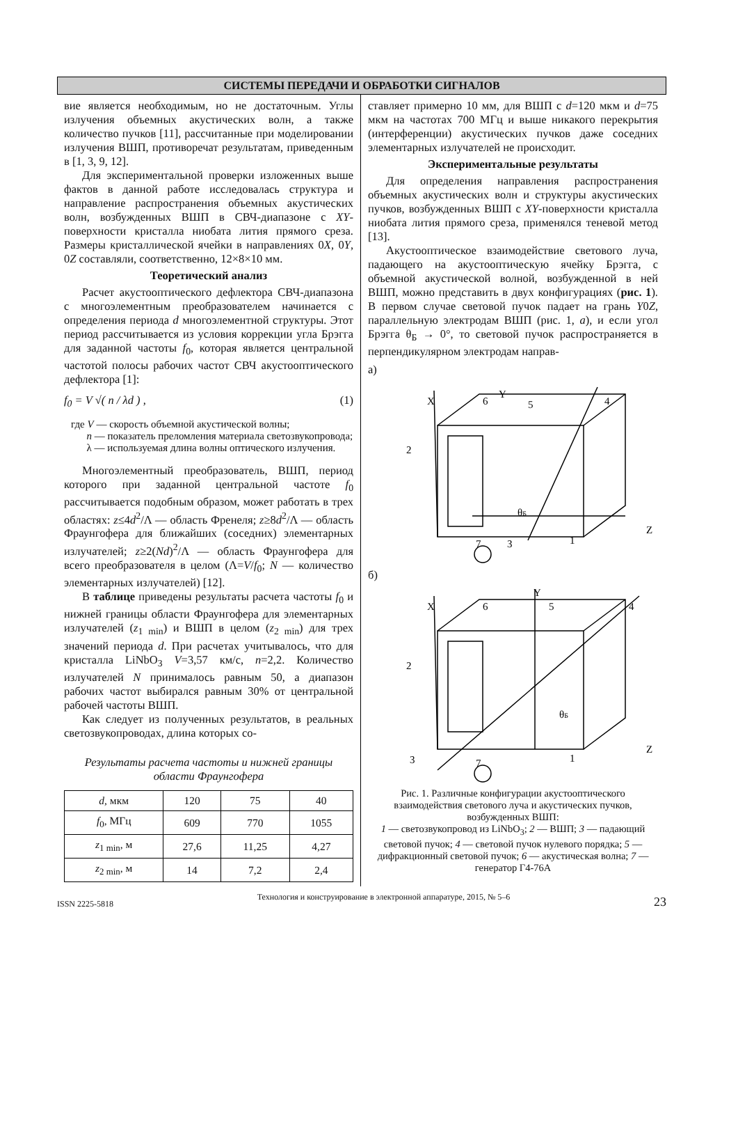СИСТЕМЫ ПЕРЕДАЧИ И ОБРАБОТКИ СИГНАЛОВ
вие является необходимым, но не достаточным. Углы излучения объемных акустических волн, а также количество пучков [11], рассчитанные при моделировании излучения ВШП, противоречат результатам, приведенным в [1, 3, 9, 12].
Для экспериментальной проверки изложенных выше фактов в данной работе исследовалась структура и направление распространения объемных акустических волн, возбужденных ВШП в СВЧ-диапазоне с XY-поверхности кристалла ниобата лития прямого среза. Размеры кристаллической ячейки в направлениях 0X, 0Y, 0Z составляли, соответственно, 12×8×10 мм.
Теоретический анализ
Расчет акустооптического дефлектора СВЧ-диапазона с многоэлементным преобразователем начинается с определения периода d многоэлементной структуры. Этот период рассчитывается из условия коррекции угла Брэгга для заданной частоты f<sub>0</sub>, которая является центральной частотой полосы рабочих частот СВЧ акустооптического дефлектора [1]:
f<sub>0</sub> = V √( n / λd ) , (1)
где V — скорость объемной акустической волны;
n — показатель преломления материала светозвукопровода;
λ — используемая длина волны оптического излучения.
Многоэлементный преобразователь, ВШП, период которого при заданной центральной частоте f<sub>0</sub> рассчитывается подобным образом, может работать в трех областях: z≤4d<sup>2</sup>/Λ — область Френеля; z≥8d<sup>2</sup>/Λ — область Фраунгофера для ближайших (соседних) элементарных излучателей; z≥2(Nd)<sup>2</sup>/Λ — область Фраунгофера для всего преобразователя в целом (Λ=V/f<sub>0</sub>; N — количество элементарных излучателей) [12].
В таблице приведены результаты расчета частоты f<sub>0</sub> и нижней границы области Фраунгофера для элементарных излучателей (z<sub>1 min</sub>) и ВШП в целом (z<sub>2 min</sub>) для трех значений периода d. При расчетах учитывалось, что для кристалла LiNbO<sub>3</sub> V=3,57 км/с, n=2,2. Количество излучателей N принималось равным 50, а диапазон рабочих частот выбирался равным 30% от центральной рабочей частоты ВШП.
Как следует из полученных результатов, в реальных светозвукопроводах, длина которых со-
Результаты расчета частоты и нижней границы области Фраунгофера
| d , мкм | 120 | 75 | 40 |
| f<sub>0</sub>, МГц | 609 | 770 | 1055 |
| z<sub>1 min</sub>, м | 27,6 | 11,25 | 4,27 |
| z<sub>2 min</sub>, м | 14 | 7,2 | 2,4 |
ставляет примерно 10 мм, для ВШП с d=120 мкм и d=75 мкм на частотах 700 МГц и выше никакого перекрытия (интерференции) акустических пучков даже соседних элементарных излучателей не происходит.
Экспериментальные результаты
Для определения направления распространения объемных акустических волн и структуры акустических пучков, возбужденных ВШП с XY-поверхности кристалла ниобата лития прямого среза, применялся теневой метод [13].
Акустооптическое взаимодействие светового луча, падающего на акустооптическую ячейку Брэгга, с объемной акустической волной, возбужденной в ней ВШП, можно представить в двух конфигурациях (рис. 1). В первом случае световой пучок падает на грань Y0Z, параллельную электродам ВШП (рис. 1, а), и если угол Брэгга θ<sub>Б</sub> → 0°, то световой пучок распространяется в перпендикулярном электродам направ-
а)
X
6
5
4
2
θБ
7
3
1
Z
Y
б)
X
6
5
4
2
θБ
3
7
1
Z
Y
Рис. 1. Различные конфигурации акустооптического взаимодействия светового луча и акустических пучков, возбужденных ВШП:
1 — светозвукопровод из LiNbO<sub>3</sub>; 2 — ВШП; 3 — падающий световой пучок; 4 — световой пучок нулевого порядка; 5 — дифракционный световой пучок; 6 — акустическая волна; 7 — генератор Г4-76А
ISSN 2225-5818 Технология и конструирование в электронной аппаратуре, 2015, № 5–6 23